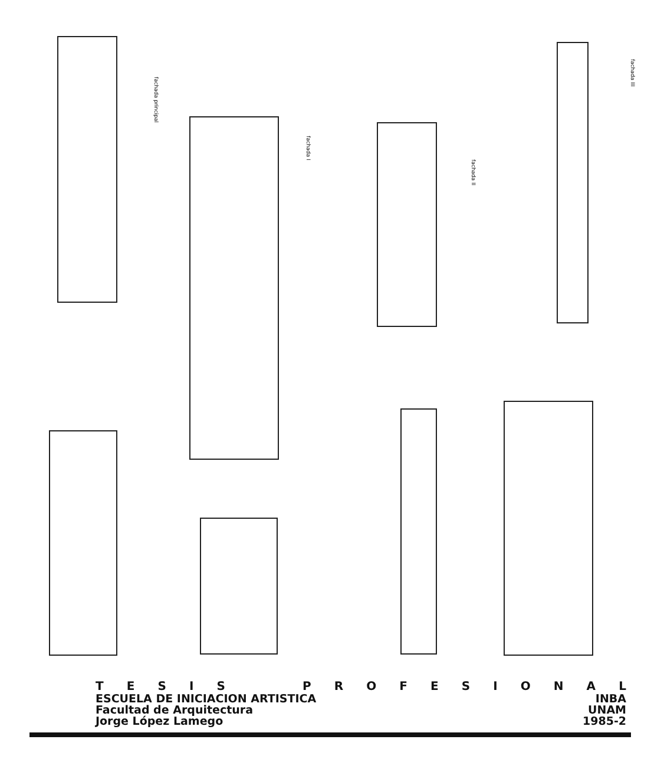fachada principal
fachada I
fachada II
fachada III
TESIS PROFESIONAL
ESCUELA DE INICIACION ARTISTICA INBA
Facultad de Arquitectura UNAM
Jorge López Lamego 1985-2